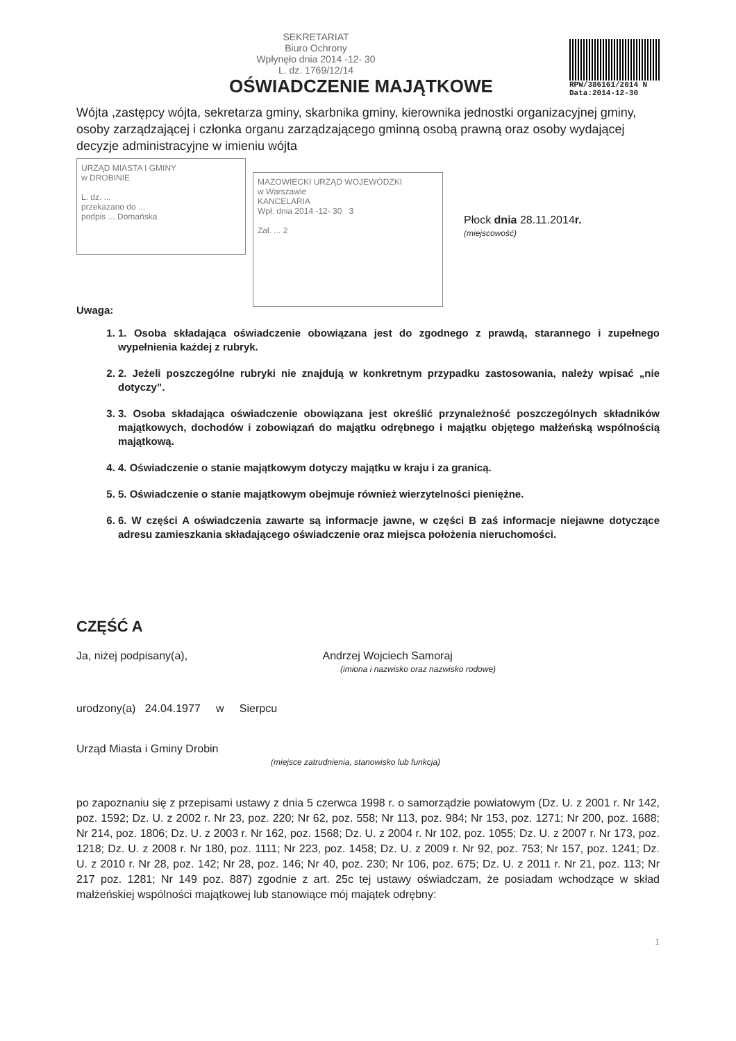SEKRETARIAT
Biuro Ochrony
Wpłynęło dnia 2014 -12- 30
L. dz. 1769/12/14
OŚWIADCZENIE MAJĄTKOWE
RPW/386161/2014 N
Data:2014-12-30
Wójta ,zastępcy wójta, sekretarza gminy, skarbnika gminy, kierownika jednostki organizacyjnej gminy, osoby zarządzającej i członka organu zarządzającego gminną osobą prawną oraz osoby wydającej decyzje administracyjne w imieniu wójta
URZĄD MIASTA I GMINY
w DROBINIE
L. dz. ...
przekazano do ...
podpis ... Domańska
MAZOWIECKI URZĄD WOJEWÓDZKI
w Warszawie
KANCELARIA
Wpł. dnia 2014 -12- 30 3
Zał. ... 2
Płock dnia 28.11.2014r.
(miejscowość)
Uwaga:
1. 1. Osoba składająca oświadczenie obowiązana jest do zgodnego z prawdą, starannego i zupełnego wypełnienia każdej z rubryk.
2. 2. Jeżeli poszczególne rubryki nie znajdują w konkretnym przypadku zastosowania, należy wpisać „nie dotyczy”.
3. 3. Osoba składająca oświadczenie obowiązana jest określić przynależność poszczególnych składników majątkowych, dochodów i zobowiązań do majątku odrębnego i majątku objętego małżeńską wspólnością majątkową.
4. 4. Oświadczenie o stanie majątkowym dotyczy majątku w kraju i za granicą.
5. 5. Oświadczenie o stanie majątkowym obejmuje również wierzytelności pieniężne.
6. 6. W części A oświadczenia zawarte są informacje jawne, w części B zaś informacje niejawne dotyczące adresu zamieszkania składającego oświadczenie oraz miejsca położenia nieruchomości.
CZĘŚĆ A
Ja, niżej podpisany(a), Andrzej Wojciech Samoraj
(imiona i nazwisko oraz nazwisko rodowe)
urodzony(a) 24.04.1977 w Sierpcu
Urząd Miasta i Gminy Drobin
(miejsce zatrudnienia, stanowisko lub funkcja)
po zapoznaniu się z przepisami ustawy z dnia 5 czerwca 1998 r. o samorządzie powiatowym (Dz. U. z 2001 r. Nr 142, poz. 1592; Dz. U. z 2002 r. Nr 23, poz. 220; Nr 62, poz. 558; Nr 113, poz. 984; Nr 153, poz. 1271; Nr 200, poz. 1688; Nr 214, poz. 1806; Dz. U. z 2003 r. Nr 162, poz. 1568; Dz. U. z 2004 r. Nr 102, poz. 1055; Dz. U. z 2007 r. Nr 173, poz. 1218; Dz. U. z 2008 r. Nr 180, poz. 1111; Nr 223, poz. 1458; Dz. U. z 2009 r. Nr 92, poz. 753; Nr 157, poz. 1241; Dz. U. z 2010 r. Nr 28, poz. 142; Nr 28, poz. 146; Nr 40, poz. 230; Nr 106, poz. 675; Dz. U. z 2011 r. Nr 21, poz. 113; Nr 217 poz. 1281; Nr 149 poz. 887) zgodnie z art. 25c tej ustawy oświadczam, że posiadam wchodzące w skład małżeńskiej wspólności majątkowej lub stanowiące mój majątek odrębny:
1